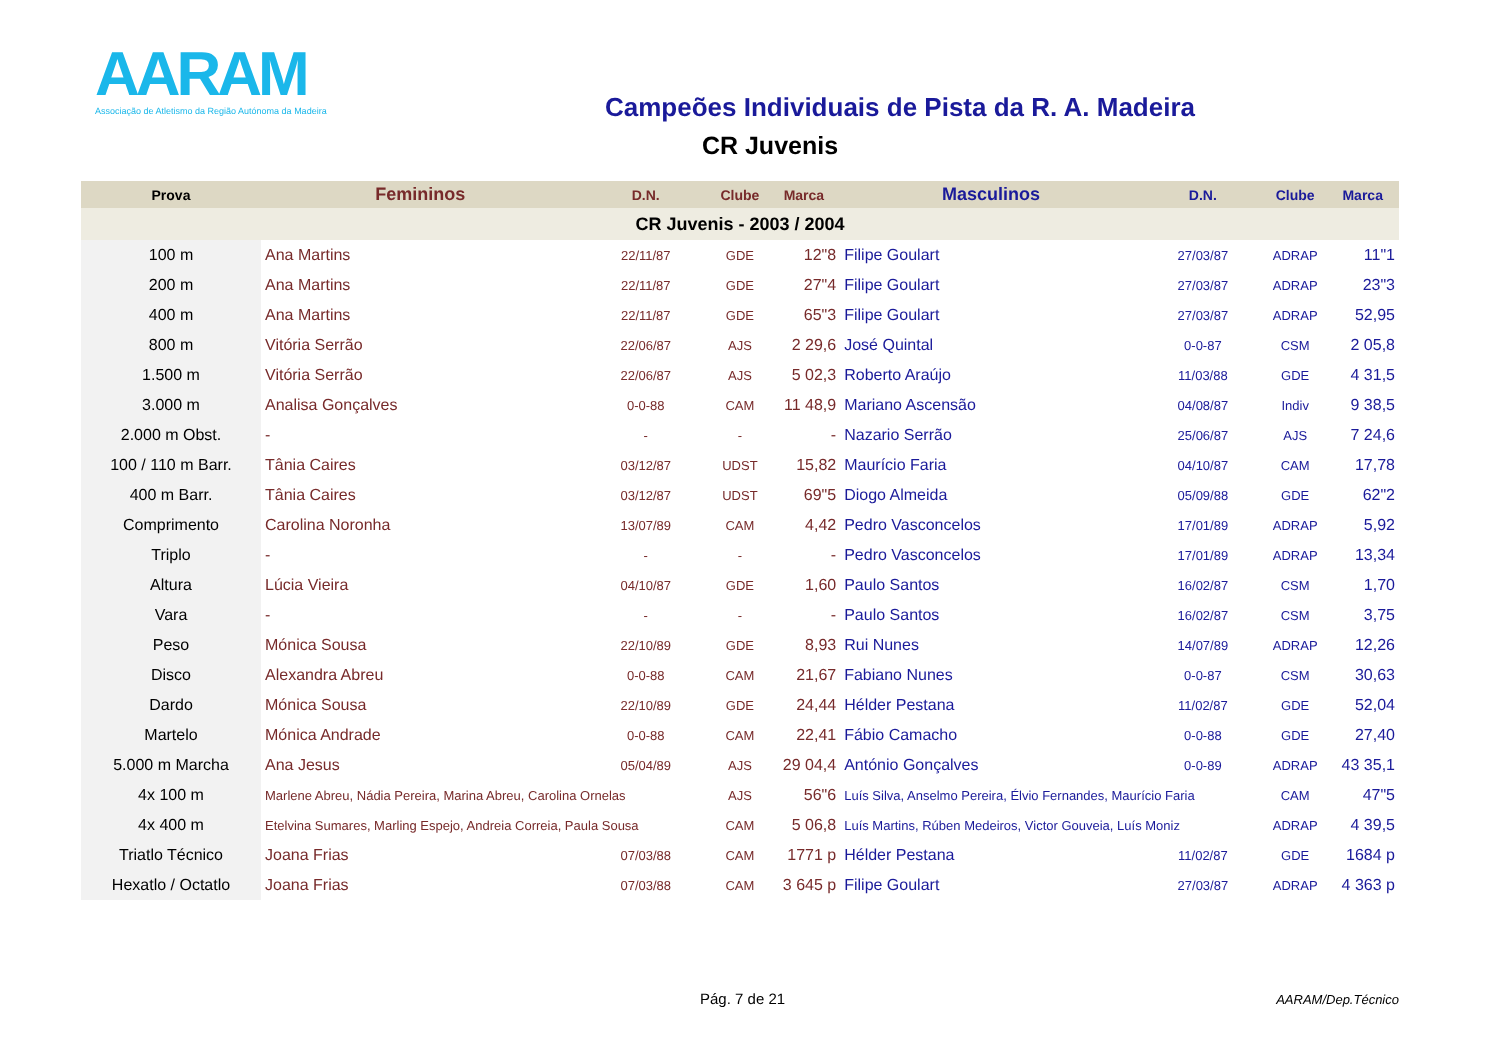AARAM
Associação de Atletismo da Região Autónoma da Madeira
Campeões Individuais de Pista da R. A. Madeira
CR Juvenis
| Prova | Femininos | D.N. | Clube | Marca | Masculinos | D.N. | Clube | Marca |
| --- | --- | --- | --- | --- | --- | --- | --- | --- |
| CR Juvenis - 2003 / 2004 | | | | | | | | |
| 100 m | Ana Martins | 22/11/87 | GDE | 12"8 | Filipe Goulart | 27/03/87 | ADRAP | 11"1 |
| 200 m | Ana Martins | 22/11/87 | GDE | 27"4 | Filipe Goulart | 27/03/87 | ADRAP | 23"3 |
| 400 m | Ana Martins | 22/11/87 | GDE | 65"3 | Filipe Goulart | 27/03/87 | ADRAP | 52,95 |
| 800 m | Vitória Serrão | 22/06/87 | AJS | 2 29,6 | José Quintal | 0-0-87 | CSM | 2 05,8 |
| 1.500 m | Vitória Serrão | 22/06/87 | AJS | 5 02,3 | Roberto Araújo | 11/03/88 | GDE | 4 31,5 |
| 3.000 m | Analisa Gonçalves | 0-0-88 | CAM | 11 48,9 | Mariano Ascensão | 04/08/87 | Indiv | 9 38,5 |
| 2.000 m Obst. | - | - | - | - | Nazario Serrão | 25/06/87 | AJS | 7 24,6 |
| 100 / 110 m Barr. | Tânia Caires | 03/12/87 | UDST | 15,82 | Maurício Faria | 04/10/87 | CAM | 17,78 |
| 400 m Barr. | Tânia Caires | 03/12/87 | UDST | 69"5 | Diogo Almeida | 05/09/88 | GDE | 62"2 |
| Comprimento | Carolina Noronha | 13/07/89 | CAM | 4,42 | Pedro Vasconcelos | 17/01/89 | ADRAP | 5,92 |
| Triplo | - | - | - | - | Pedro Vasconcelos | 17/01/89 | ADRAP | 13,34 |
| Altura | Lúcia Vieira | 04/10/87 | GDE | 1,60 | Paulo Santos | 16/02/87 | CSM | 1,70 |
| Vara | - | - | - | - | Paulo Santos | 16/02/87 | CSM | 3,75 |
| Peso | Mónica Sousa | 22/10/89 | GDE | 8,93 | Rui Nunes | 14/07/89 | ADRAP | 12,26 |
| Disco | Alexandra Abreu | 0-0-88 | CAM | 21,67 | Fabiano Nunes | 0-0-87 | CSM | 30,63 |
| Dardo | Mónica Sousa | 22/10/89 | GDE | 24,44 | Hélder Pestana | 11/02/87 | GDE | 52,04 |
| Martelo | Mónica Andrade | 0-0-88 | CAM | 22,41 | Fábio Camacho | 0-0-88 | GDE | 27,40 |
| 5.000 m Marcha | Ana Jesus | 05/04/89 | AJS | 29 04,4 | António Gonçalves | 0-0-89 | ADRAP | 43 35,1 |
| 4x 100 m | Marlene Abreu, Nádia Pereira, Marina Abreu, Carolina Ornelas | | AJS | 56"6 | Luís Silva, Anselmo Pereira, Élvio Fernandes, Maurício Faria | | CAM | 47"5 |
| 4x 400 m | Etelvina Sumares, Marling Espejo, Andreia Correia, Paula Sousa | | CAM | 5 06,8 | Luís Martins, Rúben Medeiros, Victor Gouveia, Luís Moniz | | ADRAP | 4 39,5 |
| Triatlo Técnico | Joana Frias | 07/03/88 | CAM | 1771 p | Hélder Pestana | 11/02/87 | GDE | 1684 p |
| Hexatlo / Octatlo | Joana Frias | 07/03/88 | CAM | 3 645 p | Filipe Goulart | 27/03/87 | ADRAP | 4 363 p |
Pág. 7 de 21 AARAM/Dep.Técnico